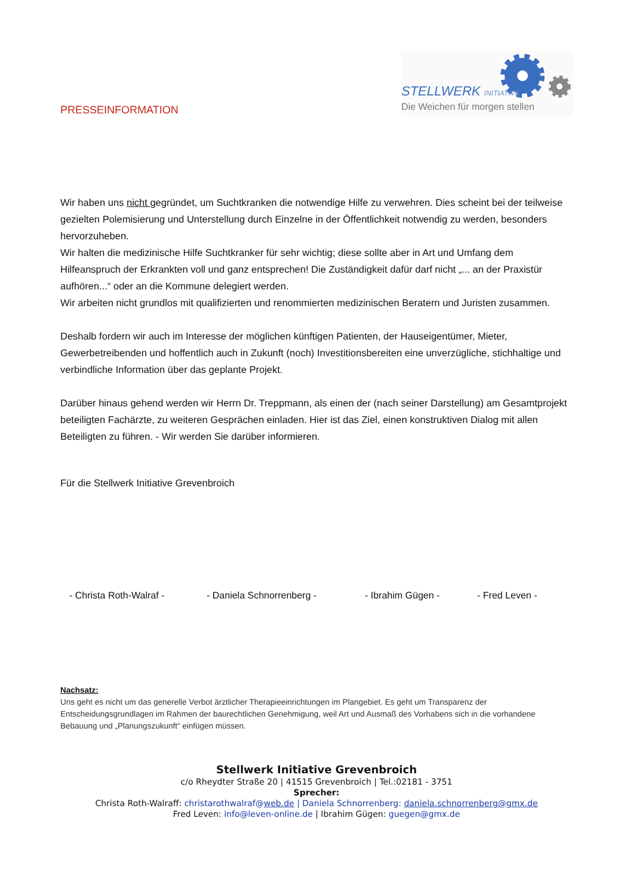PRESSEINFORMATION
STELLWERK INITIATIVE
Die Weichen für morgen stellen
Wir haben uns nicht gegründet, um Suchtkranken die notwendige Hilfe zu verwehren. Dies scheint bei der teilweise gezielten Polemisierung und Unterstellung durch Einzelne in der Öffentlichkeit notwendig zu werden, besonders hervorzuheben.
Wir halten die medizinische Hilfe Suchtkranker für sehr wichtig; diese sollte aber in Art und Umfang dem Hilfeanspruch der Erkrankten voll und ganz entsprechen! Die Zuständigkeit dafür darf nicht „... an der Praxistür aufhören...“ oder an die Kommune delegiert werden.
Wir arbeiten nicht grundlos mit qualifizierten und renommierten medizinischen Beratern und Juristen zusammen.
Deshalb fordern wir auch im Interesse der möglichen künftigen Patienten, der Hauseigentümer, Mieter, Gewerbetreibenden und hoffentlich auch in Zukunft (noch) Investitionsbereiten eine unverzügliche, stichhaltige und verbindliche Information über das geplante Projekt.
Darüber hinaus gehend werden wir Herrn Dr. Treppmann, als einen der (nach seiner Darstellung) am Gesamtprojekt beteiligten Fachärzte, zu weiteren Gesprächen einladen. Hier ist das Ziel, einen konstruktiven Dialog mit allen Beteiligten zu führen. - Wir werden Sie darüber informieren.
Für die Stellwerk Initiative Grevenbroich
- Christa Roth-Walraf - - Daniela Schnorrenberg - - Ibrahim Gügen - - Fred Leven -
Nachsatz:
Uns geht es nicht um das generelle Verbot ärztlicher Therapieeinrichtungen im Plangebiet. Es geht um Transparenz der Entscheidungsgrundlagen im Rahmen der baurechtlichen Genehmigung, weil Art und Ausmaß des Vorhabens sich in die vorhandene Bebauung und „Planungszukunft“ einfügen müssen.
Stellwerk Initiative Grevenbroich
c/o Rheydter Straße 20 | 41515 Grevenbroich | Tel.:02181 - 3751
Sprecher:
Christa Roth-Walraff: christarothwalraf@web.de | Daniela Schnorrenberg: daniela.schnorrenberg@gmx.de
Fred Leven: info@leven-online.de | Ibrahim Gügen: guegen@gmx.de